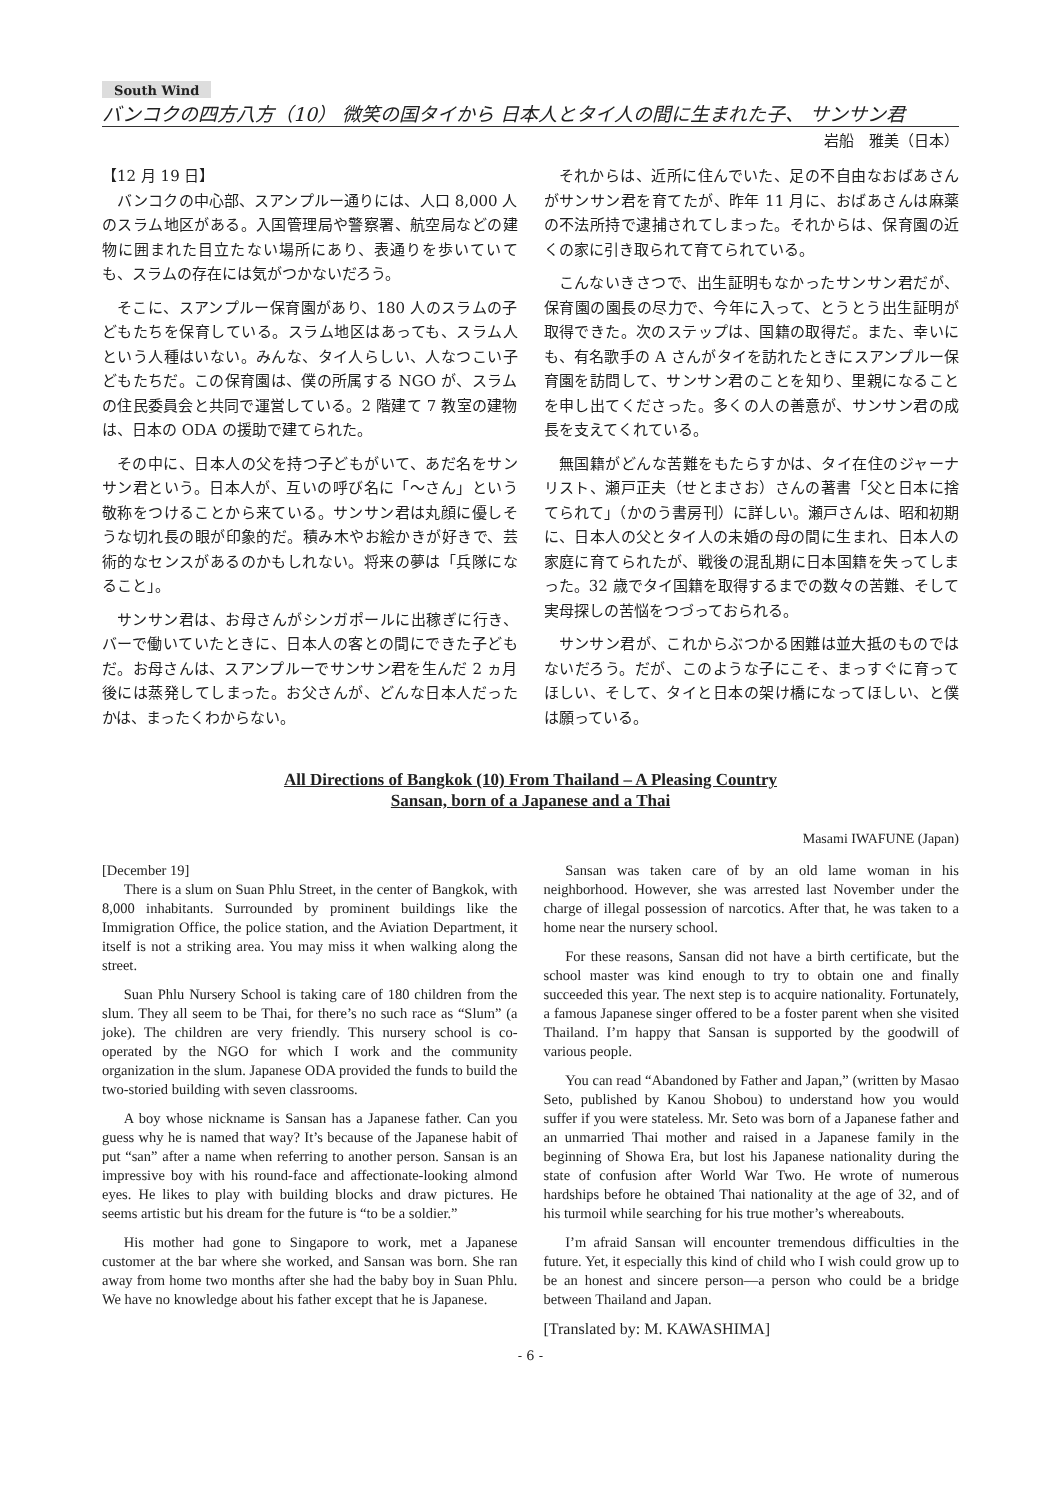South Wind
バンコクの四方八方（10） 微笑の国タイから 日本人とタイ人の間に生まれた子、 サンサン君
岩船　雅美（日本）
【12 月 19 日】
バンコクの中心部、スアンプルー通りには、人口 8,000 人のスラム地区がある。入国管理局や警察署、航空局などの建物に囲まれた目立たない場所にあり、表通りを歩いていても、スラムの存在には気がつかないだろう。
そこに、スアンプルー保育園があり、180 人のスラムの子どもたちを保育している。スラム地区はあっても、スラム人という人種はいない。みんな、タイ人らしい、人なつこい子どもたちだ。この保育園は、僕の所属する NGO が、スラムの住民委員会と共同で運営している。2 階建て 7 教室の建物は、日本の ODA の援助で建てられた。
その中に、日本人の父を持つ子どもがいて、あだ名をサンサン君という。日本人が、互いの呼び名に「～さん」という敬称をつけることから来ている。サンサン君は丸顔に優しそうな切れ長の眼が印象的だ。積み木やお絵かきが好きで、芸術的なセンスがあるのかもしれない。将来の夢は「兵隊になること」。
サンサン君は、お母さんがシンガポールに出稼ぎに行き、バーで働いていたときに、日本人の客との間にできた子どもだ。お母さんは、スアンプルーでサンサン君を生んだ 2 ヵ月後には蒸発してしまった。お父さんが、どんな日本人だったかは、まったくわからない。
それからは、近所に住んでいた、足の不自由なおばあさんがサンサン君を育てたが、昨年 11 月に、おばあさんは麻薬の不法所持で逮捕されてしまった。それからは、保育園の近くの家に引き取られて育てられている。
こんないきさつで、出生証明もなかったサンサン君だが、保育園の園長の尽力で、今年に入って、とうとう出生証明が取得できた。次のステップは、国籍の取得だ。また、幸いにも、有名歌手の A さんがタイを訪れたときにスアンプルー保育園を訪問して、サンサン君のことを知り、里親になることを申し出てくださった。多くの人の善意が、サンサン君の成長を支えてくれている。
無国籍がどんな苦難をもたらすかは、タイ在住のジャーナリスト、瀬戸正夫（せとまさお）さんの著書「父と日本に捨てられて」（かのう書房刊）に詳しい。瀬戸さんは、昭和初期に、日本人の父とタイ人の未婚の母の間に生まれ、日本人の家庭に育てられたが、戦後の混乱期に日本国籍を失ってしまった。32 歳でタイ国籍を取得するまでの数々の苦難、そして実母探しの苦悩をつづっておられる。
サンサン君が、これからぶつかる困難は並大抵のものではないだろう。だが、このような子にこそ、まっすぐに育ってほしい、そして、タイと日本の架け橋になってほしい、と僕は願っている。
All Directions of Bangkok (10) From Thailand – A Pleasing Country
Sansan, born of a Japanese and a Thai
Masami IWAFUNE (Japan)
[December 19]
There is a slum on Suan Phlu Street, in the center of Bangkok, with 8,000 inhabitants. Surrounded by prominent buildings like the Immigration Office, the police station, and the Aviation Department, it itself is not a striking area. You may miss it when walking along the street.
Suan Phlu Nursery School is taking care of 180 children from the slum. They all seem to be Thai, for there’s no such race as “Slum” (a joke). The children are very friendly. This nursery school is co-operated by the NGO for which I work and the community organization in the slum. Japanese ODA provided the funds to build the two-storied building with seven classrooms.
A boy whose nickname is Sansan has a Japanese father. Can you guess why he is named that way? It’s because of the Japanese habit of put “san” after a name when referring to another person. Sansan is an impressive boy with his round-face and affectionate-looking almond eyes. He likes to play with building blocks and draw pictures. He seems artistic but his dream for the future is “to be a soldier.”
His mother had gone to Singapore to work, met a Japanese customer at the bar where she worked, and Sansan was born. She ran away from home two months after she had the baby boy in Suan Phlu. We have no knowledge about his father except that he is Japanese.
Sansan was taken care of by an old lame woman in his neighborhood. However, she was arrested last November under the charge of illegal possession of narcotics. After that, he was taken to a home near the nursery school.
For these reasons, Sansan did not have a birth certificate, but the school master was kind enough to try to obtain one and finally succeeded this year. The next step is to acquire nationality. Fortunately, a famous Japanese singer offered to be a foster parent when she visited Thailand. I’m happy that Sansan is supported by the goodwill of various people.
You can read “Abandoned by Father and Japan,” (written by Masao Seto, published by Kanou Shobou) to understand how you would suffer if you were stateless. Mr. Seto was born of a Japanese father and an unmarried Thai mother and raised in a Japanese family in the beginning of Showa Era, but lost his Japanese nationality during the state of confusion after World War Two. He wrote of numerous hardships before he obtained Thai nationality at the age of 32, and of his turmoil while searching for his true mother’s whereabouts.
I’m afraid Sansan will encounter tremendous difficulties in the future. Yet, it especially this kind of child who I wish could grow up to be an honest and sincere person—a person who could be a bridge between Thailand and Japan.
[Translated by: M. KAWASHIMA]
- 6 -